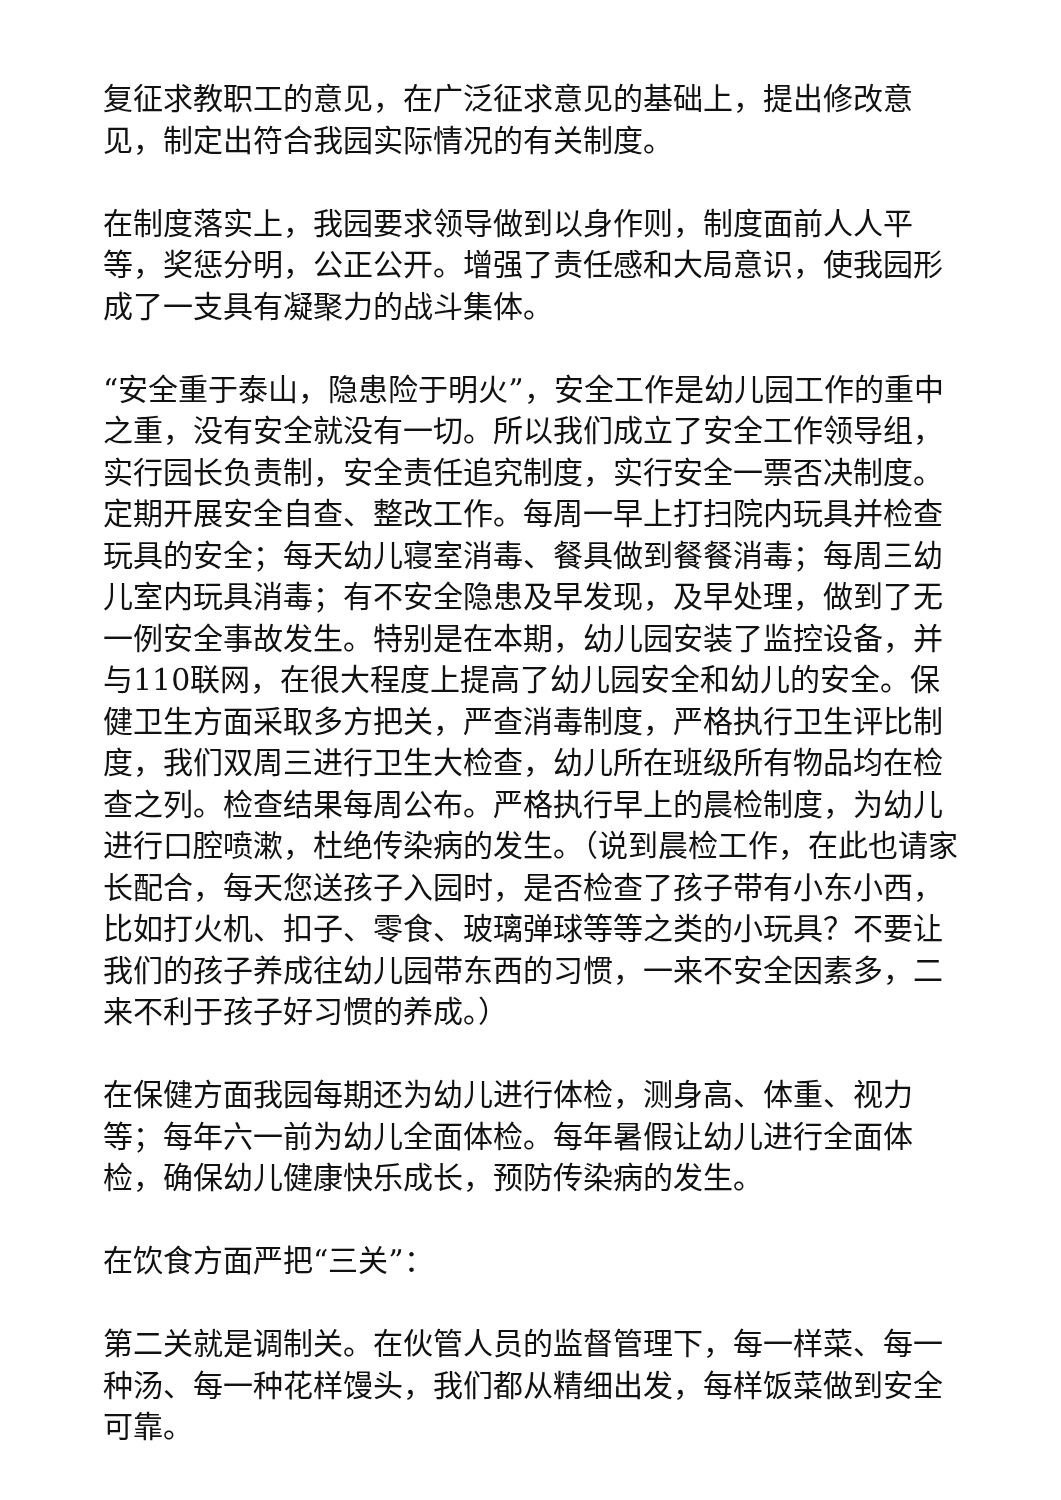复征求教职工的意见，在广泛征求意见的基础上，提出修改意见，制定出符合我园实际情况的有关制度。
在制度落实上，我园要求领导做到以身作则，制度面前人人平等，奖惩分明，公正公开。增强了责任感和大局意识，使我园形成了一支具有凝聚力的战斗集体。
“安全重于泰山，隐患险于明火”，安全工作是幼儿园工作的重中之重，没有安全就没有一切。所以我们成立了安全工作领导组，实行园长负责制，安全责任追究制度，实行安全一票否决制度。定期开展安全自查、整改工作。每周一早上打扫院内玩具并检查玩具的安全；每天幼儿寝室消毒、餐具做到餐餐消毒；每周三幼儿室内玩具消毒；有不安全隐患及早发现，及早处理，做到了无一例安全事故发生。特别是在本期，幼儿园安装了监控设备，并与110联网，在很大程度上提高了幼儿园安全和幼儿的安全。保健卫生方面采取多方把关，严查消毒制度，严格执行卫生评比制度，我们双周三进行卫生大检查，幼儿所在班级所有物品均在检查之列。检查结果每周公布。严格执行早上的晨检制度，为幼儿进行口腔喷漱，杜绝传染病的发生。（说到晨检工作，在此也请家长配合，每天您送孩子入园时，是否检查了孩子带有小东小西，比如打火机、扣子、零食、玻璃弹球等等之类的小玩具？不要让我们的孩子养成往幼儿园带东西的习惯，一来不安全因素多，二来不利于孩子好习惯的养成。）
在保健方面我园每期还为幼儿进行体检，测身高、体重、视力等；每年六一前为幼儿全面体检。每年暑假让幼儿进行全面体检，确保幼儿健康快乐成长，预防传染病的发生。
在饮食方面严把“三关”：
第二关就是调制关。在伙管人员的监督管理下，每一样菜、每一种汤、每一种花样馒头，我们都从精细出发，每样饭菜做到安全可靠。